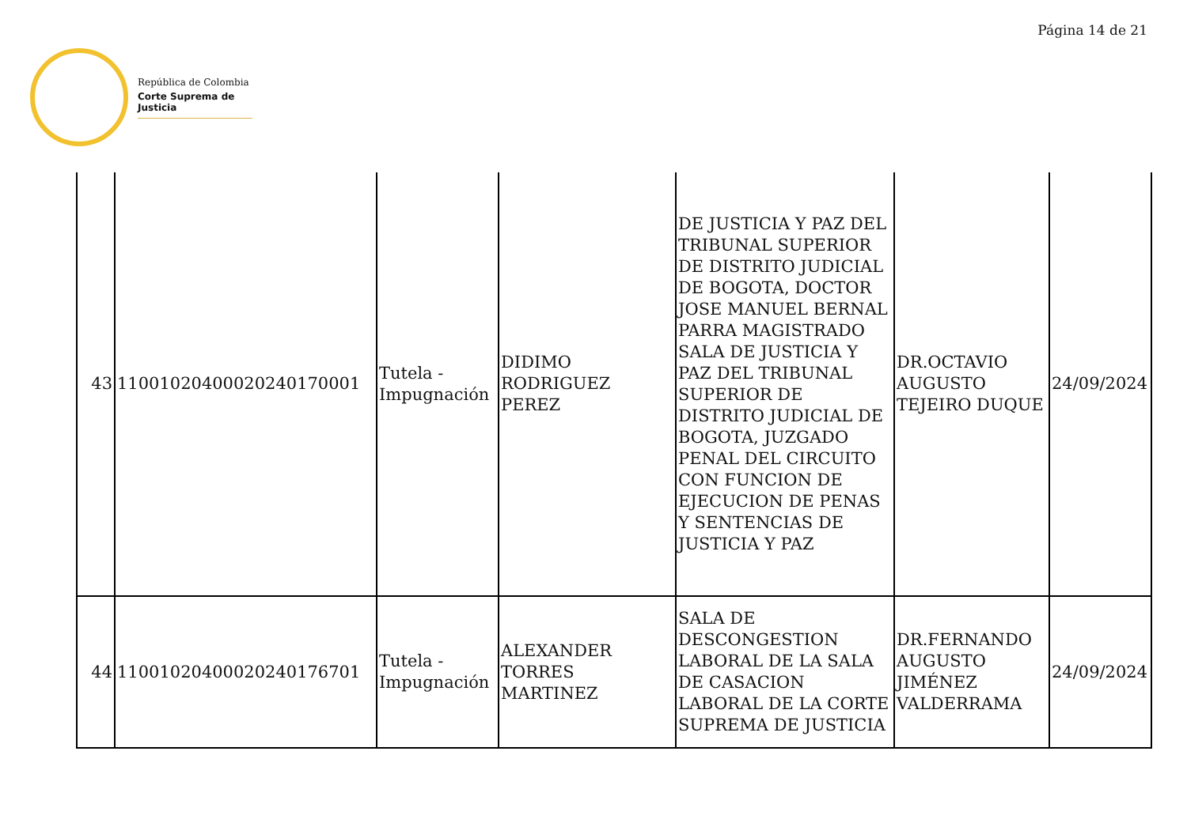Página 14 de 21
República de Colombia
Corte Suprema de Justicia
| 43 | 11001020400020240170001 | Tutela - Impugnación | DIDIMO RODRIGUEZ PEREZ | DE JUSTICIA Y PAZ DEL TRIBUNAL SUPERIOR DE DISTRITO JUDICIAL DE BOGOTA, DOCTOR JOSE MANUEL BERNAL PARRA MAGISTRADO SALA DE JUSTICIA Y PAZ DEL TRIBUNAL SUPERIOR DE DISTRITO JUDICIAL DE BOGOTA, JUZGADO PENAL DEL CIRCUITO CON FUNCION DE EJECUCION DE PENAS Y SENTENCIAS DE JUSTICIA Y PAZ | DR.OCTAVIO AUGUSTO TEJEIRO DUQUE | 24/09/2024 |
| 44 | 11001020400020240176701 | Tutela - Impugnación | ALEXANDER TORRES MARTINEZ | SALA DE DESCONGESTION LABORAL DE LA SALA DE CASACION LABORAL DE LA CORTE SUPREMA DE JUSTICIA | DR.FERNANDO AUGUSTO JIMÉNEZ VALDERRAMA | 24/09/2024 |